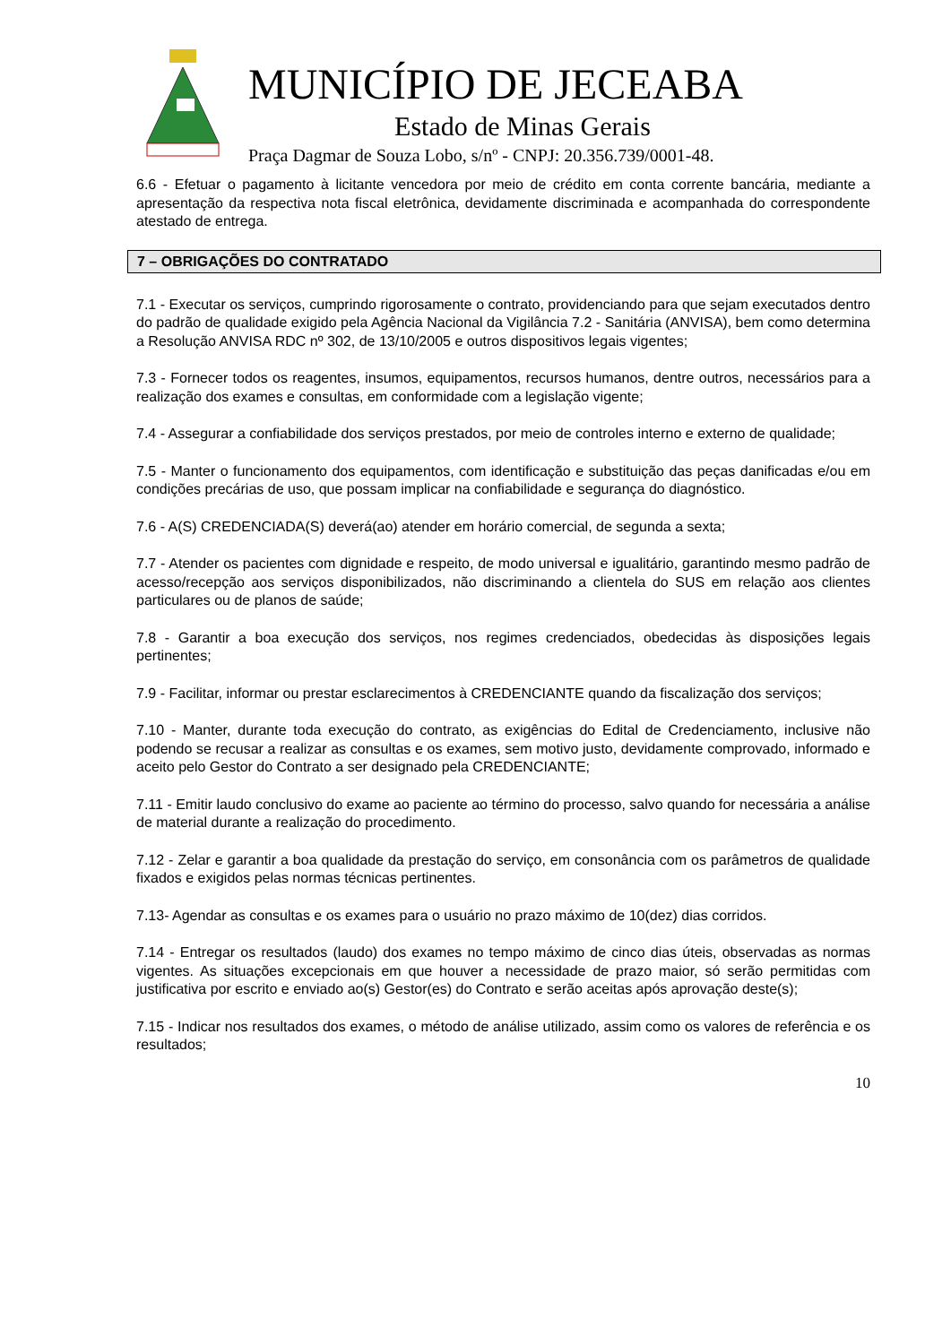MUNICÍPIO DE JECEABA
Estado de Minas Gerais
Praça Dagmar de Souza Lobo, s/nº - CNPJ: 20.356.739/0001-48.
6.6 - Efetuar o pagamento à licitante vencedora por meio de crédito em conta corrente bancária, mediante a apresentação da respectiva nota fiscal eletrônica, devidamente discriminada e acompanhada do correspondente atestado de entrega.
7 – OBRIGAÇÕES DO CONTRATADO
7.1 - Executar os serviços, cumprindo rigorosamente o contrato, providenciando para que sejam executados dentro do padrão de qualidade exigido pela Agência Nacional da Vigilância 7.2 - Sanitária (ANVISA), bem como determina a Resolução ANVISA RDC nº 302, de 13/10/2005 e outros dispositivos legais vigentes;
7.3 - Fornecer todos os reagentes, insumos, equipamentos, recursos humanos, dentre outros, necessários para a realização dos exames e consultas, em conformidade com a legislação vigente;
7.4 - Assegurar a confiabilidade dos serviços prestados, por meio de controles interno e externo de qualidade;
7.5 - Manter o funcionamento dos equipamentos, com identificação e substituição das peças danificadas e/ou em condições precárias de uso, que possam implicar na confiabilidade e segurança do diagnóstico.
7.6 - A(S) CREDENCIADA(S) deverá(ao) atender em horário comercial, de segunda a sexta;
7.7 - Atender os pacientes com dignidade e respeito, de modo universal e igualitário, garantindo mesmo padrão de acesso/recepção aos serviços disponibilizados, não discriminando a clientela do SUS em relação aos clientes particulares ou de planos de saúde;
7.8 - Garantir a boa execução dos serviços, nos regimes credenciados, obedecidas às disposições legais pertinentes;
7.9 - Facilitar, informar ou prestar esclarecimentos à CREDENCIANTE quando da fiscalização dos serviços;
7.10 - Manter, durante toda execução do contrato, as exigências do Edital de Credenciamento, inclusive não podendo se recusar a realizar as consultas e os exames, sem motivo justo, devidamente comprovado, informado e aceito pelo Gestor do Contrato a ser designado pela CREDENCIANTE;
7.11 - Emitir laudo conclusivo do exame ao paciente ao término do processo, salvo quando for necessária a análise de material durante a realização do procedimento.
7.12 - Zelar e garantir a boa qualidade da prestação do serviço, em consonância com os parâmetros de qualidade fixados e exigidos pelas normas técnicas pertinentes.
7.13- Agendar as consultas e os exames para o usuário no prazo máximo de 10(dez) dias corridos.
7.14 - Entregar os resultados (laudo) dos exames no tempo máximo de cinco dias úteis, observadas as normas vigentes. As situações excepcionais em que houver a necessidade de prazo maior, só serão permitidas com justificativa por escrito e enviado ao(s) Gestor(es) do Contrato e serão aceitas após aprovação deste(s);
7.15 - Indicar nos resultados dos exames, o método de análise utilizado, assim como os valores de referência e os resultados;
10